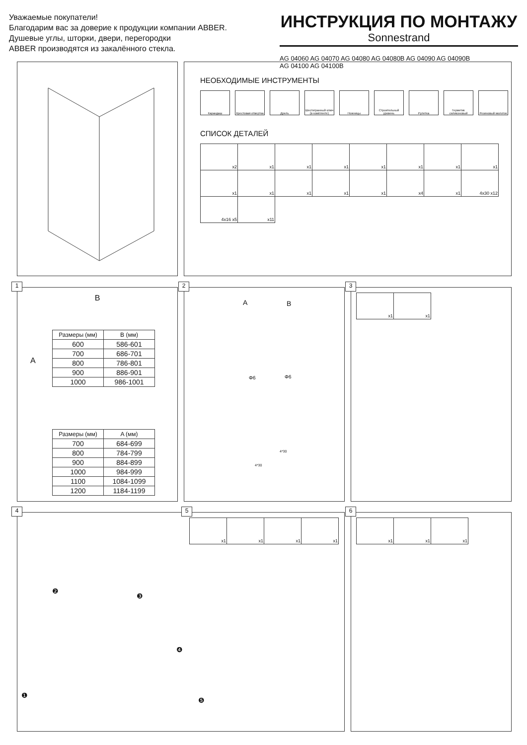Уважаемые покупатели!
Благодарим вас за доверие к продукции компании ABBER.
Душевые углы, шторки, двери, перегородки
ABBER производятся из закалённого стекла.
ИНСТРУКЦИЯ ПО МОНТАЖУ
Sonnestrand
AG 04060 AG 04070 AG 04080 AG 04080B AG 04090 AG 04090B
AG 04100 AG 04100B
НЕОБХОДИМЫЕ ИНСТРУМЕНТЫ
Карандаш Крестовая отвертка
Дрель Шестигранный ключ (в комплекте)
Ножницы Строительный уровень
Рулетка Герметик силиконовый
Резиновый молоток
СПИСОК ДЕТАЛЕЙ
| x2 | x1 | x1 | x1 | x1 | x1 | x1 | x1 |
| x1 | x1 | x1 | x1 | x1 | x4 | x1 | 4x30 x12 |
| 4x16 x5 | x11 | | | | | | |
1
B
A
| Размеры (мм) | B (мм) |
| --- | --- |
| 600 | 586-601 |
| 700 | 686-701 |
| 800 | 786-801 |
| 900 | 886-901 |
| 1000 | 986-1001 |
| Размеры (мм) | A (мм) |
| --- | --- |
| 700 | 684-699 |
| 800 | 784-799 |
| 900 | 884-899 |
| 1000 | 984-999 |
| 1100 | 1084-1099 |
| 1200 | 1184-1199 |
2
A B
Φ6 Φ6
4*30
4*30
3
| x1 | x1 |
4 5
| x1 | x1 | x1 | x1 |
❷
❸
❹
❶
❺
6
| x1 | x1 | x1 |